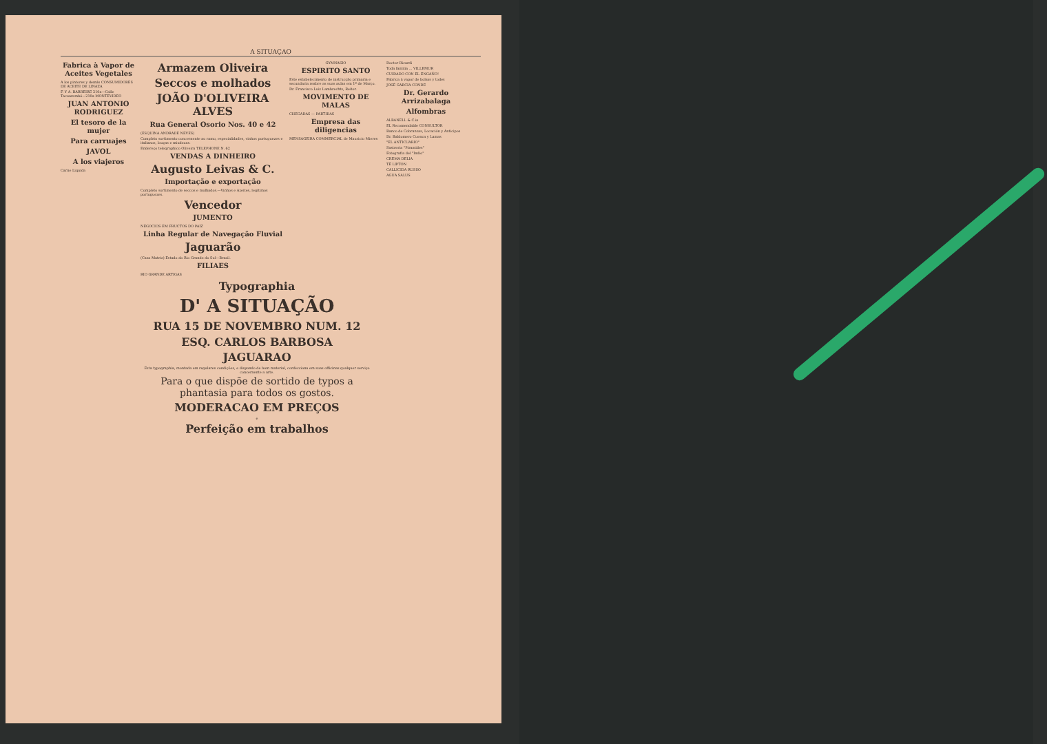A SITUAÇAO
Fabrica à Vapor de Aceites Vegetales
A los pintores y demás CONSUMIDORES DE ACEITE DE LINAZA
F. Y A. BARREIRE 210a—Calle Tacuarembó—210a MONTEVIDEO
JUAN ANTONIO RODRIGUEZ
El tesoro de la mujer
Para carruajes
JAVOL
A los viajeros
Carne Liquida
Armazem Oliveira
Seccos e molhados
JOÃO D'OLIVEIRA ALVES
Rua General Osorio Nos. 40 e 42
(ESQUINA ANDRADE NEVES)
Completo sortimento concernente ao ramo, especialidades, vinhos portuguezes e italianos, louças e miudezas.
Endereço telegraphico Oliveira TELEPHONE N. 62
VENDAS A DINHEIRO
Augusto Leivas & C.
Importação e exportação
Completo sortimento de seccos e molhados.—Vinhos e Azeites, legitimos portuguezes.
Vencedor
JUMENTO
NEGOCIOS EM FRUCTOS DO PAIZ
Linha Regular de Navegação Fluvial
Jaguarão
(Casa Matriz) Estado do Rio Grande do Sul—Brazil.
FILIAES
RIO GRANDE ARTIGAS
GYMNASIO
ESPIRITO SANTO
Este estabelecimento de instrucção primaria e secundaria reabre as suas aulas em 1º de Março.
Dr. Francisco Luiz Lambrechts, Reitor.
MOVIMENTO DE MALAS
CHEGADAS — PARTIDAS
Empresa das diligencias
MENSAGEIRA COMMERCIAL de Mauricio Mieres
Doctor Ricardi
Toda familia ... VILLEMUR
CUIDADO CON EL ENGAÑO!
Fabrica à vapor de bolsas y todes
JOSÉ GARCIA CONDE
Dr. Gerardo Arrizabalaga
Alfombras
ALBANELL & C.ia
EL Recomendable CONSULTOR
Banco de Cobranzas, Locación y Anticipos
Dr. Baldomero Cuenca y Lamas
"EL ANTICUARIO"
Sastreria "Piramides"
Fotografia del "Indio"
CREMA DELIA
TÉ LIPTON
CALLICIDA RUSSO
AGUA SALUS
Typographia
D' A SITUAÇÃO
RUA 15 DE NOVEMBRO NUM. 12
ESQ. CARLOS BARBOSA
JAGUARAO
Esta typographia, montada em regulares condições, e dispondo de bom material, confecciona em suas officinas qualquer serviço concernente a arte.
Para o que dispõe de sortido de typos a phantasia para todos os gostos.
MODERACAO EM PREÇOS
e
Perfeição em trabalhos